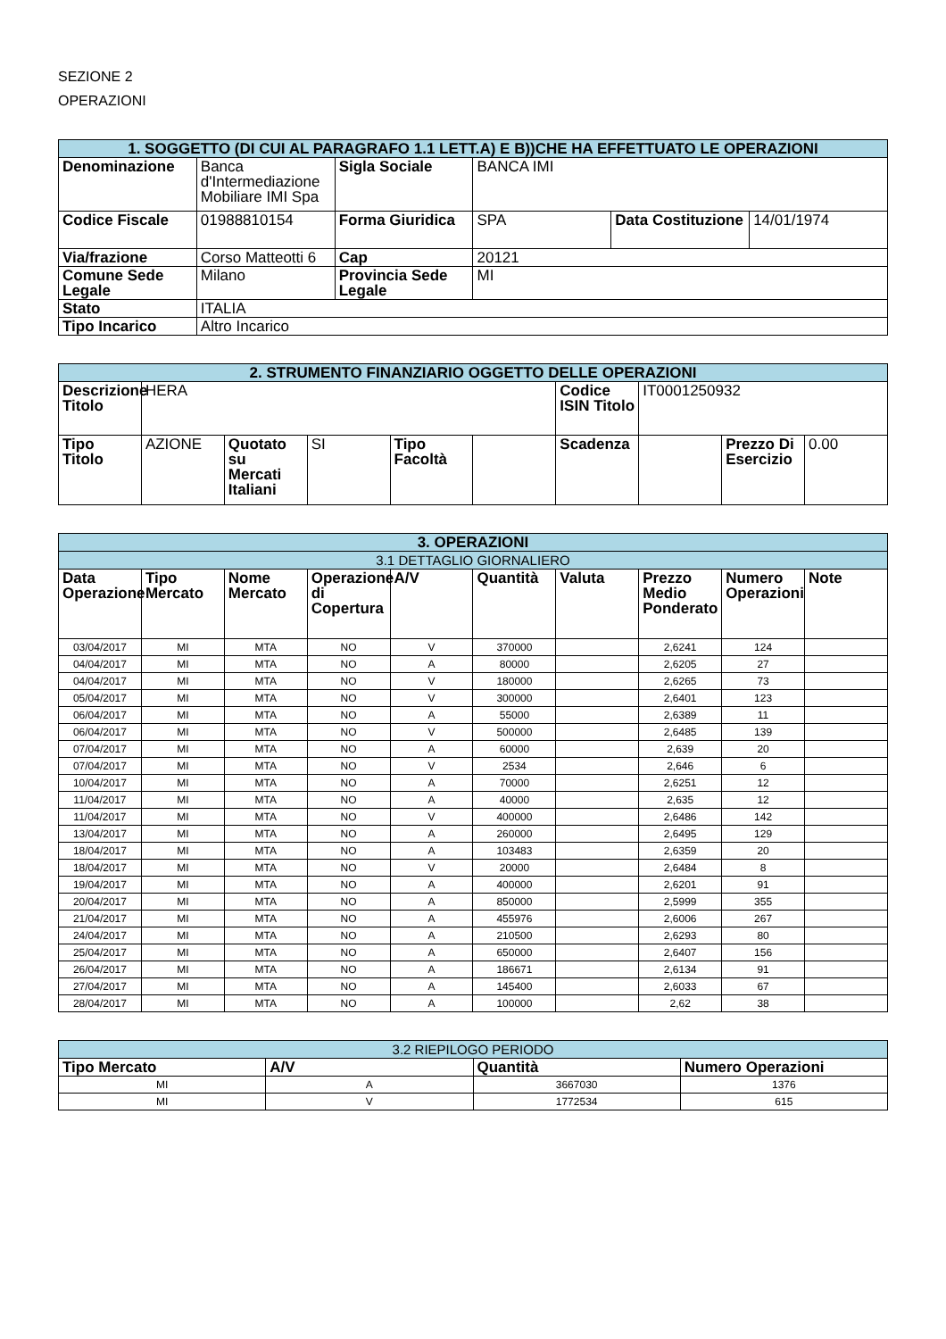SEZIONE 2
OPERAZIONI
| 1. SOGGETTO (DI CUI AL PARAGRAFO 1.1 LETT.A) E B))CHE HA EFFETTUATO LE OPERAZIONI | | | | | |
| --- | --- | --- | --- | --- | --- |
| Denominazione | Banca d'Intermediazione Mobiliare IMI Spa | Sigla Sociale | BANCA IMI | | |
| Codice Fiscale | 01988810154 | Forma Giuridica | SPA | Data Costituzione | 14/01/1974 |
| Via/frazione | Corso Matteotti 6 | Cap | 20121 | | |
| Comune Sede Legale | Milano | Provincia Sede Legale | MI | | |
| Stato | ITALIA | | | | |
| Tipo Incarico | Altro Incarico | | | | |
| 2. STRUMENTO FINANZIARIO OGGETTO DELLE OPERAZIONI | | | | | | | | | |
| --- | --- | --- | --- | --- | --- | --- | --- | --- | --- |
| Descrizione Titolo | HERA | | | | | Codice ISIN Titolo | IT0001250932 | | |
| Tipo Titolo | AZIONE | Quotato su Mercati Italiani | SI | Tipo Facoltà | | Scadenza | | Prezzo Di Esercizio | 0.00 |
| 3. OPERAZIONI | | | | | | | | | |
| --- | --- | --- | --- | --- | --- | --- | --- | --- | --- |
| 3.1 DETTAGLIO GIORNALIERO | | | | | | | | | |
| Data Operazione | Tipo Mercato | Nome Mercato | Operazione di Copertura | A/V | Quantità | Valuta | Prezzo Medio Ponderato | Numero Operazioni | Note |
| 03/04/2017 | MI | MTA | NO | V | 370000 | | 2,6241 | 124 | |
| 04/04/2017 | MI | MTA | NO | A | 80000 | | 2,6205 | 27 | |
| 04/04/2017 | MI | MTA | NO | V | 180000 | | 2,6265 | 73 | |
| 05/04/2017 | MI | MTA | NO | V | 300000 | | 2,6401 | 123 | |
| 06/04/2017 | MI | MTA | NO | A | 55000 | | 2,6389 | 11 | |
| 06/04/2017 | MI | MTA | NO | V | 500000 | | 2,6485 | 139 | |
| 07/04/2017 | MI | MTA | NO | A | 60000 | | 2,639 | 20 | |
| 07/04/2017 | MI | MTA | NO | V | 2534 | | 2,646 | 6 | |
| 10/04/2017 | MI | MTA | NO | A | 70000 | | 2,6251 | 12 | |
| 11/04/2017 | MI | MTA | NO | A | 40000 | | 2,635 | 12 | |
| 11/04/2017 | MI | MTA | NO | V | 400000 | | 2,6486 | 142 | |
| 13/04/2017 | MI | MTA | NO | A | 260000 | | 2,6495 | 129 | |
| 18/04/2017 | MI | MTA | NO | A | 103483 | | 2,6359 | 20 | |
| 18/04/2017 | MI | MTA | NO | V | 20000 | | 2,6484 | 8 | |
| 19/04/2017 | MI | MTA | NO | A | 400000 | | 2,6201 | 91 | |
| 20/04/2017 | MI | MTA | NO | A | 850000 | | 2,5999 | 355 | |
| 21/04/2017 | MI | MTA | NO | A | 455976 | | 2,6006 | 267 | |
| 24/04/2017 | MI | MTA | NO | A | 210500 | | 2,6293 | 80 | |
| 25/04/2017 | MI | MTA | NO | A | 650000 | | 2,6407 | 156 | |
| 26/04/2017 | MI | MTA | NO | A | 186671 | | 2,6134 | 91 | |
| 27/04/2017 | MI | MTA | NO | A | 145400 | | 2,6033 | 67 | |
| 28/04/2017 | MI | MTA | NO | A | 100000 | | 2,62 | 38 | |
| 3.2 RIEPILOGO PERIODO | | | |
| --- | --- | --- | --- |
| Tipo Mercato | A/V | Quantità | Numero Operazioni |
| MI | A | 3667030 | 1376 |
| MI | V | 1772534 | 615 |